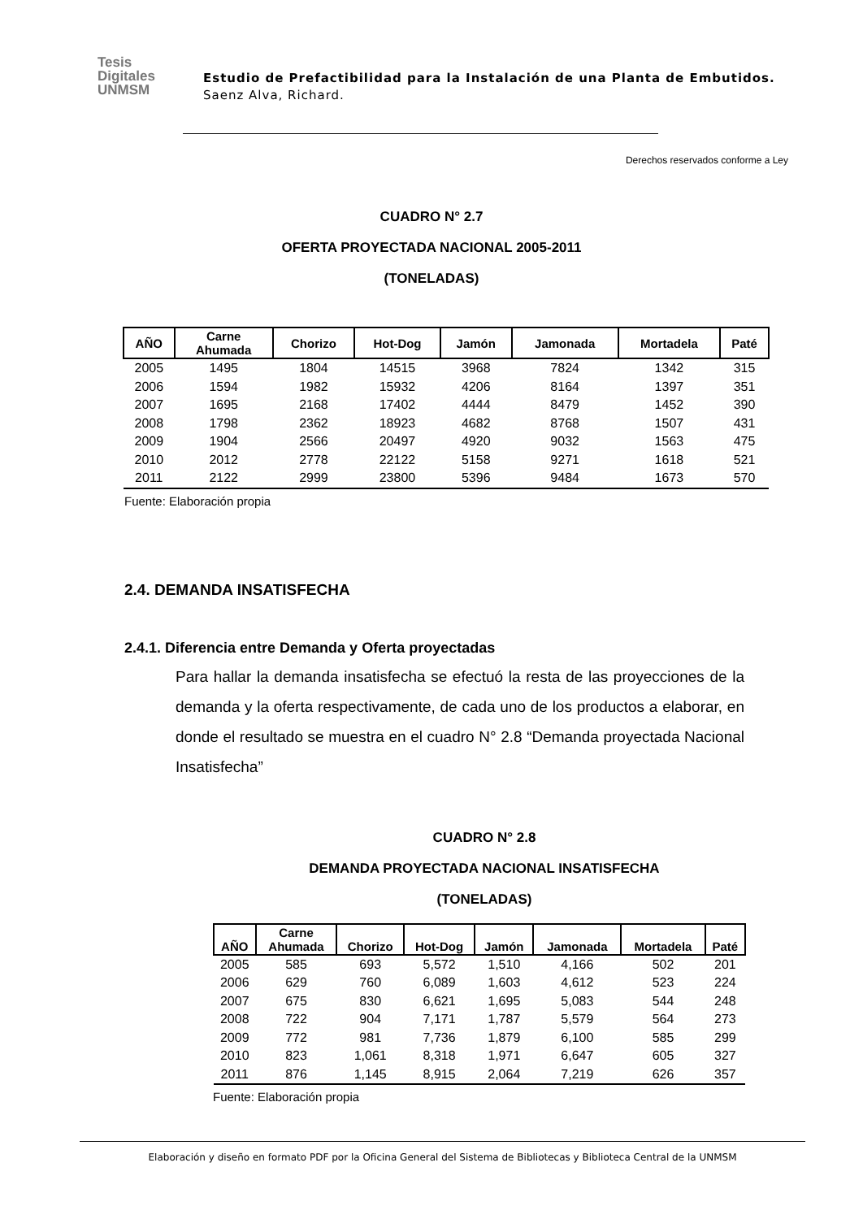Tesis
Digitales
UNMSM
Estudio de Prefactibilidad para la Instalación de una Planta de Embutidos. Saenz Alva, Richard.
Derechos reservados conforme a Ley
CUADRO N° 2.7
OFERTA PROYECTADA NACIONAL 2005-2011
(TONELADAS)
| AÑO | Carne Ahumada | Chorizo | Hot-Dog | Jamón | Jamonada | Mortadela | Paté |
| --- | --- | --- | --- | --- | --- | --- | --- |
| 2005 | 1495 | 1804 | 14515 | 3968 | 7824 | 1342 | 315 |
| 2006 | 1594 | 1982 | 15932 | 4206 | 8164 | 1397 | 351 |
| 2007 | 1695 | 2168 | 17402 | 4444 | 8479 | 1452 | 390 |
| 2008 | 1798 | 2362 | 18923 | 4682 | 8768 | 1507 | 431 |
| 2009 | 1904 | 2566 | 20497 | 4920 | 9032 | 1563 | 475 |
| 2010 | 2012 | 2778 | 22122 | 5158 | 9271 | 1618 | 521 |
| 2011 | 2122 | 2999 | 23800 | 5396 | 9484 | 1673 | 570 |
Fuente: Elaboración propia
2.4. DEMANDA INSATISFECHA
2.4.1. Diferencia entre Demanda y Oferta proyectadas
Para hallar la demanda insatisfecha se efectuó la resta de las proyecciones de la demanda y la oferta respectivamente, de cada uno de los productos a elaborar, en donde el resultado se muestra en el cuadro N° 2.8 “Demanda proyectada Nacional Insatisfecha”
CUADRO N° 2.8
DEMANDA PROYECTADA NACIONAL INSATISFECHA
(TONELADAS)
| AÑO | Carne Ahumada | Chorizo | Hot-Dog | Jamón | Jamonada | Mortadela | Paté |
| --- | --- | --- | --- | --- | --- | --- | --- |
| 2005 | 585 | 693 | 5,572 | 1,510 | 4,166 | 502 | 201 |
| 2006 | 629 | 760 | 6,089 | 1,603 | 4,612 | 523 | 224 |
| 2007 | 675 | 830 | 6,621 | 1,695 | 5,083 | 544 | 248 |
| 2008 | 722 | 904 | 7,171 | 1,787 | 5,579 | 564 | 273 |
| 2009 | 772 | 981 | 7,736 | 1,879 | 6,100 | 585 | 299 |
| 2010 | 823 | 1,061 | 8,318 | 1,971 | 6,647 | 605 | 327 |
| 2011 | 876 | 1,145 | 8,915 | 2,064 | 7,219 | 626 | 357 |
Fuente: Elaboración propia
Elaboración y diseño en formato PDF por la Oficina General del Sistema de Bibliotecas y Biblioteca Central de la UNMSM